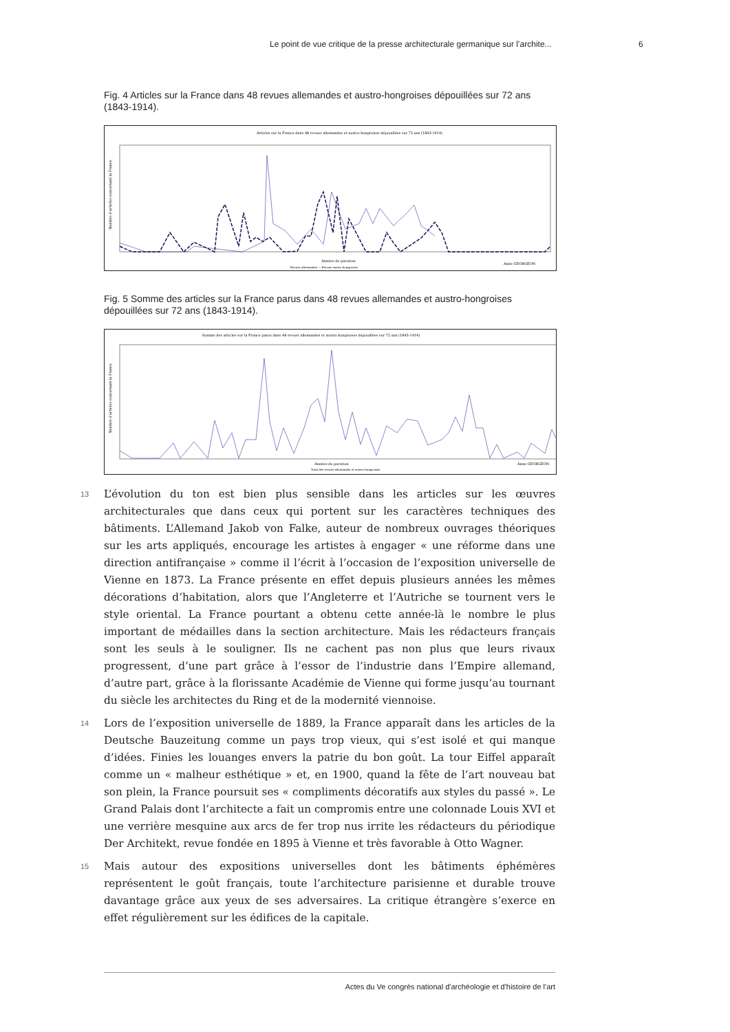Le point de vue critique de la presse architecturale germanique sur l’archite... 6
Fig. 4 Articles sur la France dans 48 revues allemandes et austro-hongroises dépouillées sur 72 ans (1843-1914).
Articles sur la France dans 48 revues allemandes et austro-hongroises dépouillées sur 72 ans (1843-1914)
Années de parution
Anne GEORGEON
Nombre d'articles concernant la France
Revues allemandes — Revues austro-hongroises
Fig. 5 Somme des articles sur la France parus dans 48 revues allemandes et austro-hongroises dépouillées sur 72 ans (1843-1914).
Somme des articles sur la France parus dans 48 revues allemandes et austro-hongroises dépouillées sur 72 ans (1843-1914)
Années de parution
Anne GEORGEON
Nombre d'articles concernant la France
Total des revues allemandes et austro-hongroises
13 L’évolution du ton est bien plus sensible dans les articles sur les œuvres architecturales que dans ceux qui portent sur les caractères techniques des bâtiments. L’Allemand Jakob von Falke, auteur de nombreux ouvrages théoriques sur les arts appliqués, encourage les artistes à engager « une réforme dans une direction antifrançaise » comme il l’écrit à l’occasion de l’exposition universelle de Vienne en 1873. La France présente en effet depuis plusieurs années les mêmes décorations d’habitation, alors que l’Angleterre et l’Autriche se tournent vers le style oriental. La France pourtant a obtenu cette année-là le nombre le plus important de médailles dans la section architecture. Mais les rédacteurs français sont les seuls à le souligner. Ils ne cachent pas non plus que leurs rivaux progressent, d’une part grâce à l’essor de l’industrie dans l’Empire allemand, d’autre part, grâce à la florissante Académie de Vienne qui forme jusqu’au tournant du siècle les architectes du Ring et de la modernité viennoise.
14 Lors de l’exposition universelle de 1889, la France apparaît dans les articles de la Deutsche Bauzeitung comme un pays trop vieux, qui s’est isolé et qui manque d’idées. Finies les louanges envers la patrie du bon goût. La tour Eiffel apparaît comme un « malheur esthétique » et, en 1900, quand la fête de l’art nouveau bat son plein, la France poursuit ses « compliments décoratifs aux styles du passé ». Le Grand Palais dont l’architecte a fait un compromis entre une colonnade Louis XVI et une verrière mesquine aux arcs de fer trop nus irrite les rédacteurs du périodique Der Architekt, revue fondée en 1895 à Vienne et très favorable à Otto Wagner.
15 Mais autour des expositions universelles dont les bâtiments éphémères représentent le goût français, toute l’architecture parisienne et durable trouve davantage grâce aux yeux de ses adversaires. La critique étrangère s’exerce en effet régulièrement sur les édifices de la capitale.
Actes du Ve congrès national d'archéologie et d'histoire de l'art